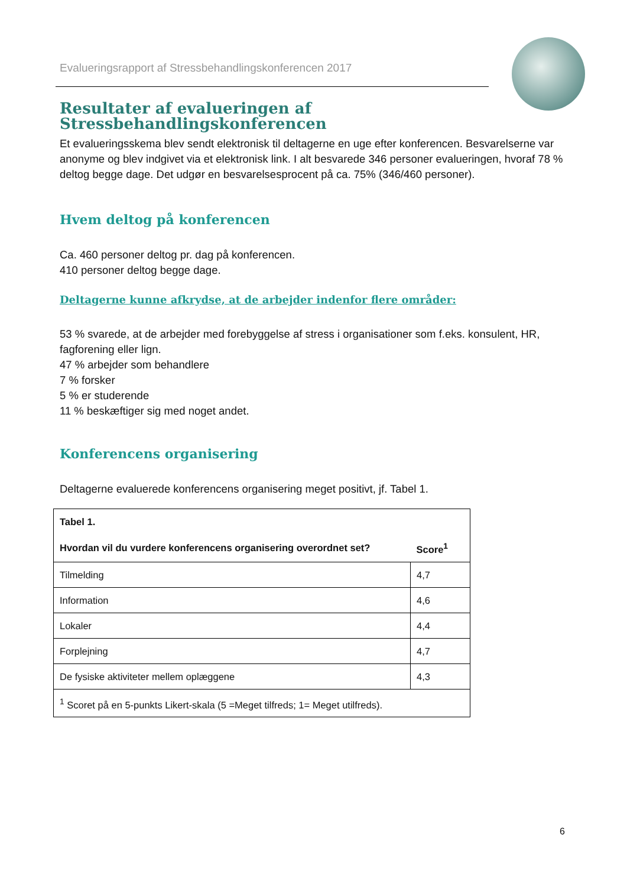Evalueringsrapport af Stressbehandlingskonferencen 2017
Resultater af evalueringen af Stressbehandlingskonferencen
Et evalueringsskema blev sendt elektronisk til deltagerne en uge efter konferencen. Besvarelserne var anonyme og blev indgivet via et elektronisk link. I alt besvarede 346 personer evalueringen, hvoraf 78 % deltog begge dage. Det udgør en besvarelsesprocent på ca. 75% (346/460 personer).
Hvem deltog på konferencen
Ca. 460 personer deltog pr. dag på konferencen.
410 personer deltog begge dage.
Deltagerne kunne afkrydse, at de arbejder indenfor flere områder:
53 % svarede, at de arbejder med forebyggelse af stress i organisationer som f.eks. konsulent, HR, fagforening eller lign.
47 % arbejder som behandlere
7 % forsker
5 % er studerende
11 % beskæftiger sig med noget andet.
Konferencens organisering
Deltagerne evaluerede konferencens organisering meget positivt, jf. Tabel 1.
| Tabel 1. | |
| --- | --- |
| Hvordan vil du vurdere konferencens organisering overordnet set? | Score<sup>1</sup> |
| Tilmelding | 4,7 |
| Information | 4,6 |
| Lokaler | 4,4 |
| Forplejning | 4,7 |
| De fysiske aktiviteter mellem oplæggene | 4,3 |
| <sup>1</sup> Scoret på en 5-punkts Likert-skala (5 =Meget tilfreds; 1= Meget utilfreds). | |
6